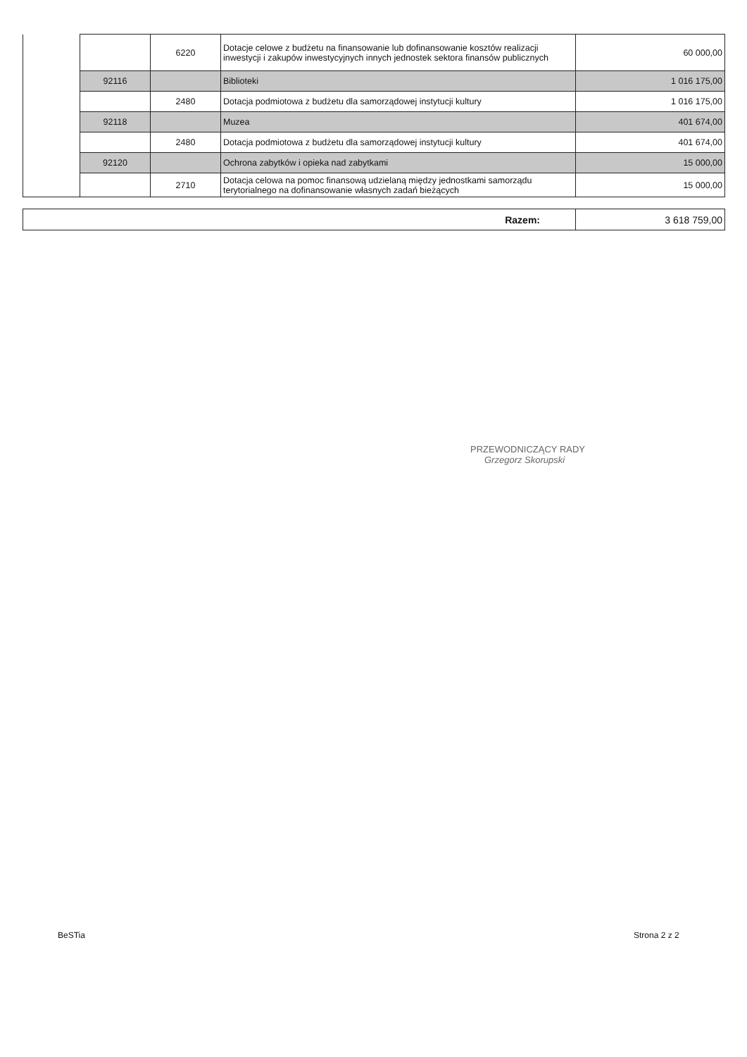| | | 6220 | Dotacje celowe z budżetu na finansowanie lub dofinansowanie kosztów realizacji inwestycji i zakupów inwestycyjnych innych jednostek sektora finansów publicznych | 60 000,00 |
| | 92116 | | Biblioteki | 1 016 175,00 |
| | | 2480 | Dotacja podmiotowa z budżetu dla samorządowej instytucji kultury | 1 016 175,00 |
| | 92118 | | Muzea | 401 674,00 |
| | | 2480 | Dotacja podmiotowa z budżetu dla samorządowej instytucji kultury | 401 674,00 |
| | 92120 | | Ochrona zabytków i opieka nad zabytkami | 15 000,00 |
| | | 2710 | Dotacja celowa na pomoc finansową udzielaną między jednostkami samorządu terytorialnego na dofinansowanie własnych zadań bieżących | 15 000,00 |
| Razem: | 3 618 759,00 |
PRZEWODNICZĄCY RADY
Grzegorz Skorupski
BeSTia Strona 2 z 2